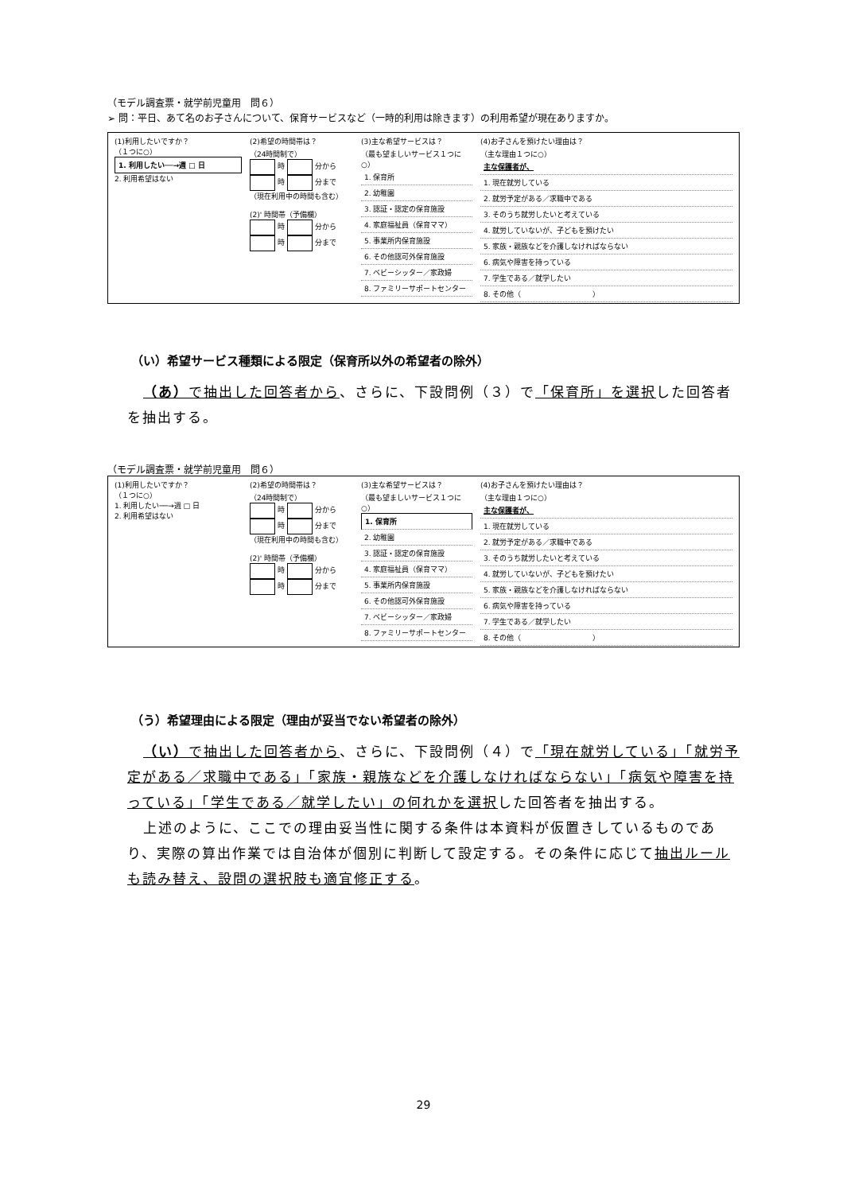（モデル調査票・就学前児童用　問６）
➢ 問：平日、あて名のお子さんについて、保育サービスなど（一時的利用は除きます）の利用希望が現在ありますか。
(1)利用したいですか？
（１つに○）
1. 利用したい──→週 □ 日
2. 利用希望はない
(2)希望の時間帯は？
（24時間制で）
時 分から
時 分まで
（現在利用中の時間も含む）
(2)' 時間帯（予備欄）
時 分から
時 分まで
(3)主な希望サービスは？
（最も望ましいサービス１つに○）
1. 保育所
2. 幼稚園
3. 認証・認定の保育施設
4. 家庭福祉員（保育ママ）
5. 事業所内保育施設
6. その他認可外保育施設
7. ベビーシッター／家政婦
8. ファミリーサポートセンター
(4)お子さんを預けたい理由は？
（主な理由１つに○）
主な保護者が、
1. 現在就労している
2. 就労予定がある／求職中である
3. そのうち就労したいと考えている
4. 就労していないが、子どもを預けたい
5. 家族・親族などを介護しなければならない
6. 病気や障害を持っている
7. 学生である／就学したい
8. その他（　　　　　　　　　　）
（い）希望サービス種類による限定（保育所以外の希望者の除外）
（あ）で抽出した回答者から、さらに、下設問例（３）で「保育所」を選択した回答者を抽出する。
（モデル調査票・就学前児童用　問６）
(1)利用したいですか？
（１つに○）
1. 利用したい──→週 □ 日
2. 利用希望はない
(2)希望の時間帯は？
（24時間制で）
時 分から
時 分まで
（現在利用中の時間も含む）
(2)' 時間帯（予備欄）
時 分から
時 分まで
(3)主な希望サービスは？
（最も望ましいサービス１つに○）
1. 保育所
2. 幼稚園
3. 認証・認定の保育施設
4. 家庭福祉員（保育ママ）
5. 事業所内保育施設
6. その他認可外保育施設
7. ベビーシッター／家政婦
8. ファミリーサポートセンター
(4)お子さんを預けたい理由は？
（主な理由１つに○）
主な保護者が、
1. 現在就労している
2. 就労予定がある／求職中である
3. そのうち就労したいと考えている
4. 就労していないが、子どもを預けたい
5. 家族・親族などを介護しなければならない
6. 病気や障害を持っている
7. 学生である／就学したい
8. その他（　　　　　　　　　　）
（う）希望理由による限定（理由が妥当でない希望者の除外）
（い）で抽出した回答者から、さらに、下設問例（４）で「現在就労している」「就労予定がある／求職中である」「家族・親族などを介護しなければならない」「病気や障害を持っている」「学生である／就学したい」の何れかを選択した回答者を抽出する。
上述のように、ここでの理由妥当性に関する条件は本資料が仮置きしているものであり、実際の算出作業では自治体が個別に判断して設定する。その条件に応じて抽出ルールも読み替え、設問の選択肢も適宜修正する。
29